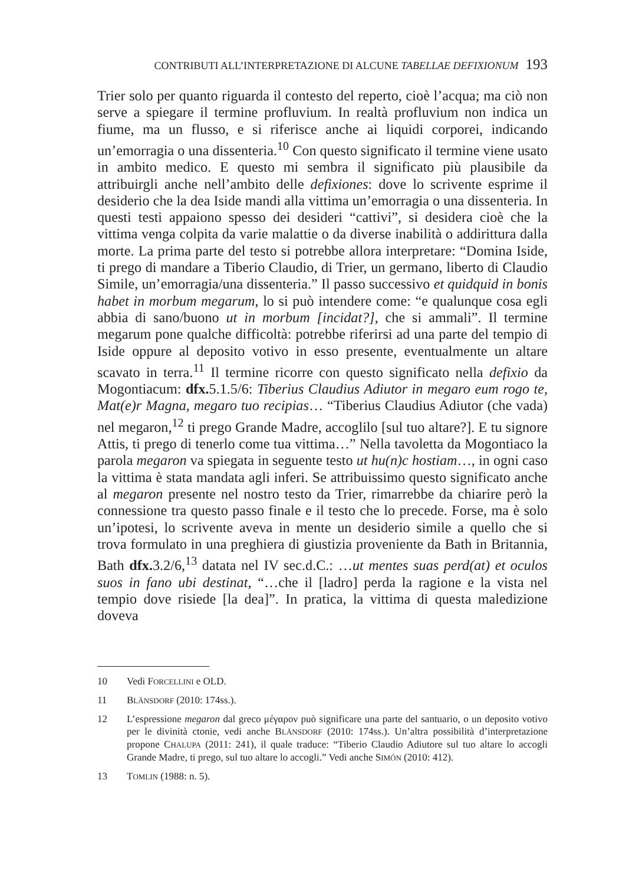CONTRIBUTI ALL’INTERPRETAZIONE DI ALCUNE TABELLAE DEFIXIONUM 193
Trier solo per quanto riguarda il contesto del reperto, cioè l’acqua; ma ciò non serve a spiegare il termine profluvium. In realtà profluvium non indica un fiume, ma un flusso, e si riferisce anche ai liquidi corporei, indicando un’emorragia o una dissenteria.<sup>10</sup> Con questo significato il termine viene usato in ambito medico. E questo mi sembra il significato più plausibile da attribuirgli anche nell’ambito delle defixiones: dove lo scrivente esprime il desiderio che la dea Iside mandi alla vittima un’emorragia o una dissenteria. In questi testi appaiono spesso dei desideri “cattivi”, si desidera cioè che la vittima venga colpita da varie malattie o da diverse inabilità o addirittura dalla morte. La prima parte del testo si potrebbe allora interpretare: “Domina Iside, ti prego di mandare a Tiberio Claudio, di Trier, un germano, liberto di Claudio Simile, un’emorragia/una dissenteria.” Il passo successivo et quidquid in bonis habet in morbum megarum, lo si può intendere come: “e qualunque cosa egli abbia di sano/buono ut in morbum [incidat?], che si ammali”. Il termine megarum pone qualche difficoltà: potrebbe riferirsi ad una parte del tempio di Iside oppure al deposito votivo in esso presente, eventualmente un altare scavato in terra.<sup>11</sup> Il termine ricorre con questo significato nella defixio da Mogontiacum: dfx. 5.1.5/6: Tiberius Claudius Adiutor in megaro eum rogo te, Mat(e)r Magna, megaro tuo recipias… “Tiberius Claudius Adiutor (che vada) nel megaron,<sup>12</sup> ti prego Grande Madre, accoglilo [sul tuo altare?]. E tu signore Attis, ti prego di tenerlo come tua vittima…” Nella tavoletta da Mogontiaco la parola megaron va spiegata in seguente testo ut hu(n)c hostiam…, in ogni caso la vittima è stata mandata agli inferi. Se attribuissimo questo significato anche al megaron presente nel nostro testo da Trier, rimarrebbe da chiarire però la connessione tra questo passo finale e il testo che lo precede. Forse, ma è solo un’ipotesi, lo scrivente aveva in mente un desiderio simile a quello che si trova formulato in una preghiera di giustizia proveniente da Bath in Britannia, Bath dfx. 3.2/6,<sup>13</sup> datata nel IV sec.d.C.: …ut mentes suas perd(at) et oculos suos in fano ubi destinat, “…che il [ladro] perda la ragione e la vista nel tempio dove risiede [la dea]”. In pratica, la vittima di questa maledizione doveva
10 Vedi FORCELLINI e OLD.
11 BLÄNSDORF (2010: 174ss.).
12 L’espressione megaron dal greco μέγαρον può significare una parte del santuario, o un deposito votivo per le divinità ctonie, vedi anche BLÄNSDORF (2010: 174ss.). Un’altra possibilità d’interpretazione propone CHALUPA (2011: 241), il quale traduce: “Tiberio Claudio Adiutore sul tuo altare lo accogli Grande Madre, ti prego, sul tuo altare lo accogli.” Vedi anche SIMÓN (2010: 412).
13 TOMLIN (1988: n. 5).